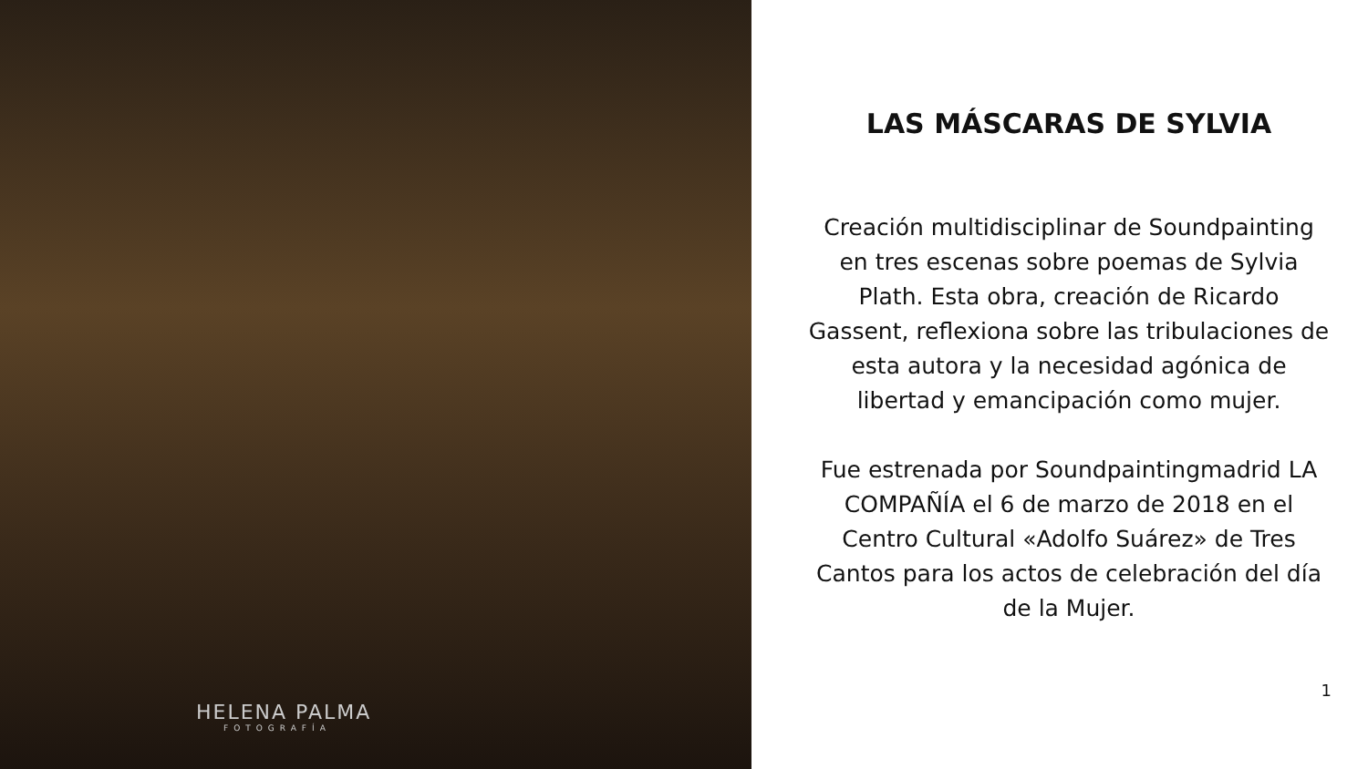HELENA PALMA
FOTOGRAFÍA
LAS MÁSCARAS DE SYLVIA
Creación multidisciplinar de Soundpainting en tres escenas sobre poemas de Sylvia Plath. Esta obra, creación de Ricardo Gassent, reflexiona sobre las tribulaciones de esta autora y la necesidad agónica de libertad y emancipación como mujer.
Fue estrenada por Soundpaintingmadrid LA COMPAÑÍA el 6 de marzo de 2018 en el Centro Cultural «Adolfo Suárez» de Tres Cantos para los actos de celebración del día de la Mujer.
1